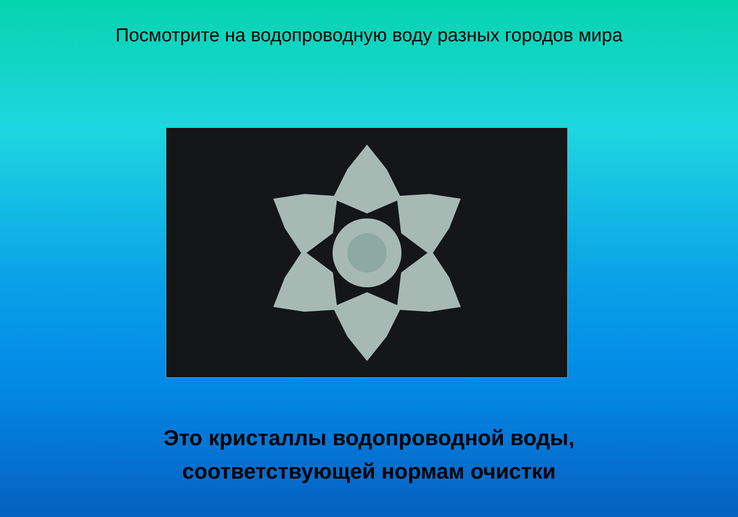Посмотрите на водопроводную воду разных городов мира
Это кристаллы водопроводной воды,
соответствующей нормам очистки